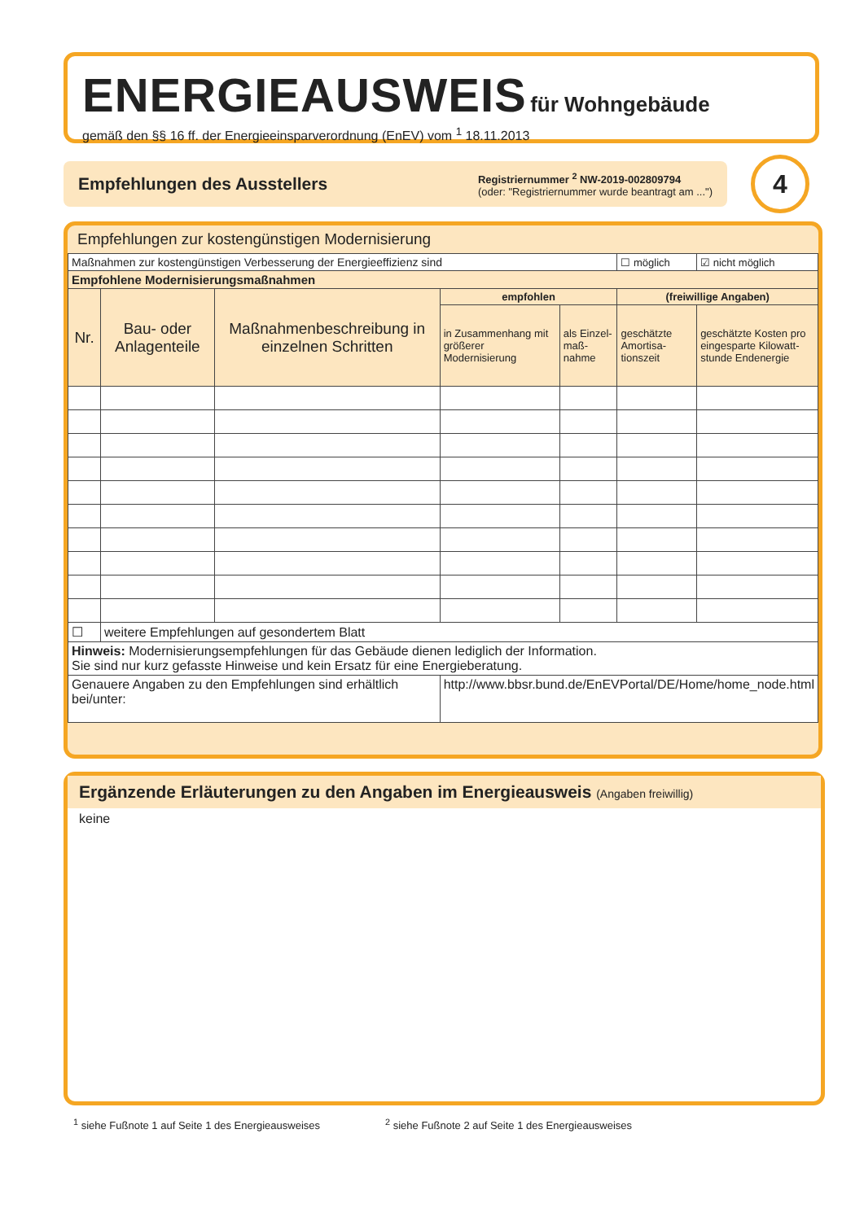ENERGIEAUSWEIS
für Wohngebäude
gemäß den §§ 16 ff. der Energieeinsparverordnung (EnEV) vom <sup>1</sup> 18.11.2013
Empfehlungen des Ausstellers
Registriernummer <sup>2</sup> NW-2019-002809794
(oder: "Registriernummer wurde beantragt am ...")
4
Empfehlungen zur kostengünstigen Modernisierung
| Maßnahmen zur kostengünstigen Verbesserung der Energieeffizienz sind | | | | | ☐ möglich | | ☑ nicht möglich |
| Empfohlene Modernisierungsmaßnahmen | | | | | | | |
| Nr. | Bau- oder Anlagenteile | Maßnahmenbeschreibung in einzelnen Schritten | empfohlen | | (freiwillige Angaben) | | |
| | | | in Zusammenhang mit größerer Modernisierung | als Einzel-maß-nahme | geschätzte Amortisa-tionszeit | geschätzte Kosten pro eingesparte Kilowatt-stunde Endenergie | |
| ☐ | weitere Empfehlungen auf gesondertem Blatt | | | | | | |
| Hinweis: Modernisierungsempfehlungen für das Gebäude dienen lediglich der Information. Sie sind nur kurz gefasste Hinweise und kein Ersatz für eine Energieberatung. | | | | | | | |
| Genauere Angaben zu den Empfehlungen sind erhältlich bei/unter: | | | http://www.bbsr.bund.de/EnEVPortal/DE/Home/home_node.html | | | | |
Ergänzende Erläuterungen zu den Angaben im Energieausweis (Angaben freiwillig)
keine
<sup>1</sup> siehe Fußnote 1 auf Seite 1 des Energieausweises <sup>2</sup> siehe Fußnote 2 auf Seite 1 des Energieausweises